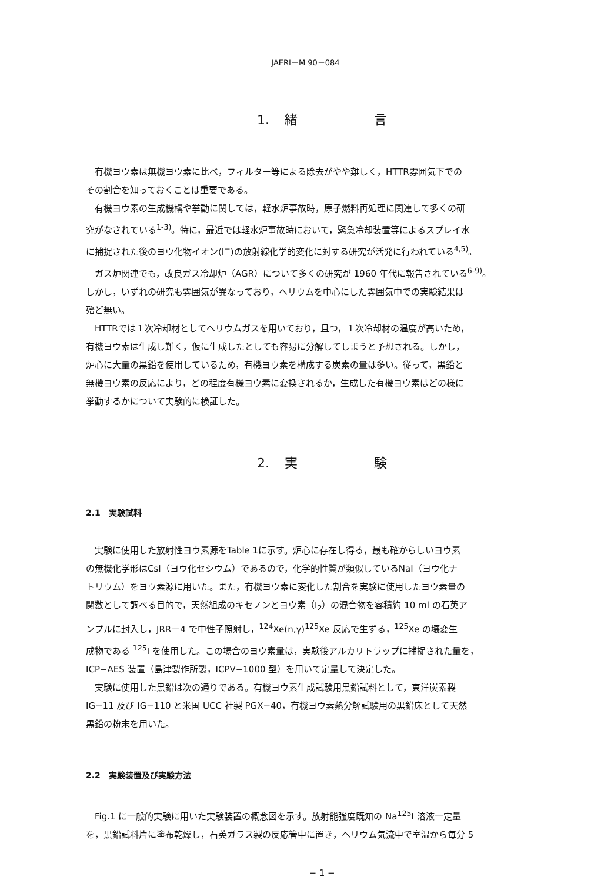JAERI－M 90－084
1. 緒 言
有機ヨウ素は無機ヨウ素に比べ，フィルター等による除去がやや難しく，HTTR雰囲気下での
その割合を知っておくことは重要である。
有機ヨウ素の生成機構や挙動に関しては，軽水炉事故時，原子燃料再処理に関連して多くの研
究がなされている<sup>1-3)</sup>。特に，最近では軽水炉事故時において，緊急冷却装置等によるスプレイ水
に捕捉された後のヨウ化物イオン(I<sup>−</sup>)の放射線化学的変化に対する研究が活発に行われている<sup>4,5)</sup>。
ガス炉関連でも，改良ガス冷却炉（AGR）について多くの研究が 1960 年代に報告されている<sup>6-9)</sup>。
しかし，いずれの研究も雰囲気が異なっており，ヘリウムを中心にした雰囲気中での実験結果は
殆ど無い。
HTTRでは１次冷却材としてヘリウムガスを用いており，且つ，１次冷却材の温度が高いため，
有機ヨウ素は生成し難く，仮に生成したとしても容易に分解してしまうと予想される。しかし，
炉心に大量の黒鉛を使用しているため，有機ヨウ素を構成する炭素の量は多い。従って，黒鉛と
無機ヨウ素の反応により，どの程度有機ヨウ素に変換されるか，生成した有機ヨウ素はどの様に
挙動するかについて実験的に検証した。
2. 実 験
2.1 実験試料
実験に使用した放射性ヨウ素源をTable 1に示す。炉心に存在し得る，最も確からしいヨウ素
の無機化学形はCsI（ヨウ化セシウム）であるので，化学的性質が類似しているNaI（ヨウ化ナ
トリウム）をヨウ素源に用いた。また，有機ヨウ素に変化した割合を実験に使用したヨウ素量の
関数として調べる目的で，天然組成のキセノンとヨウ素（I<sub>2</sub>）の混合物を容積約 10 ml の石英ア
ンプルに封入し，JRR－4 で中性子照射し，<sup>124</sup>Xe(n,γ)<sup>125</sup>Xe 反応で生ずる，<sup>125</sup>Xe の壊変生
成物である <sup>125</sup>I を使用した。この場合のヨウ素量は，実験後アルカリトラップに捕捉された量を，
ICP−AES 装置（島津製作所製，ICPV−1000 型）を用いて定量して決定した。
実験に使用した黒鉛は次の通りである。有機ヨウ素生成試験用黒鉛試料として，東洋炭素製
IG−11 及び IG−110 と米国 UCC 社製 PGX−40，有機ヨウ素熱分解試験用の黒鉛床として天然
黒鉛の粉末を用いた。
2.2 実験装置及び実験方法
Fig.1 に一般的実験に用いた実験装置の概念図を示す。放射能強度既知の Na<sup>125</sup>I 溶液一定量
を，黒鉛試料片に塗布乾燥し，石英ガラス製の反応管中に置き，ヘリウム気流中で室温から毎分 5
− 1 −